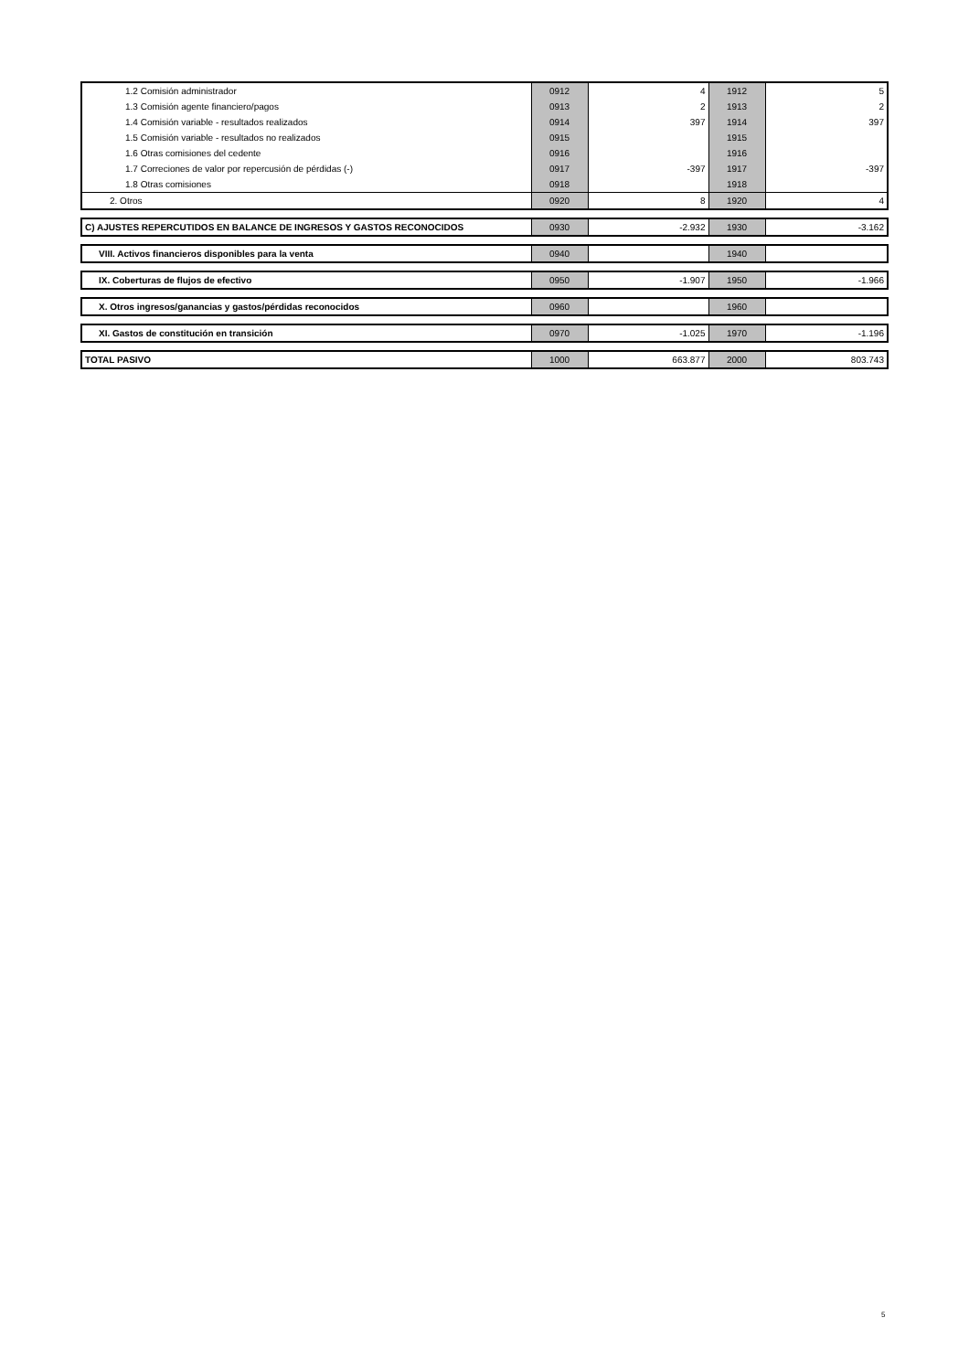| 1.2 Comisión administrador | 0912 | 4 | 1912 | 5 |
| 1.3 Comisión agente financiero/pagos | 0913 | 2 | 1913 | 2 |
| 1.4 Comisión variable - resultados realizados | 0914 | 397 | 1914 | 397 |
| 1.5 Comisión variable - resultados no realizados | 0915 | | 1915 | |
| 1.6 Otras comisiones del cedente | 0916 | | 1916 | |
| 1.7 Correciones de valor por repercusión de pérdidas (-) | 0917 | -397 | 1917 | -397 |
| 1.8 Otras comisiones | 0918 | | 1918 | |
| 2. Otros | 0920 | 8 | 1920 | 4 |
| C) AJUSTES REPERCUTIDOS EN BALANCE DE INGRESOS Y GASTOS RECONOCIDOS | 0930 | -2.932 | 1930 | -3.162 |
| VIII. Activos financieros disponibles para la venta | 0940 | | 1940 | |
| IX. Coberturas de flujos de efectivo | 0950 | -1.907 | 1950 | -1.966 |
| X. Otros ingresos/ganancias y gastos/pérdidas reconocidos | 0960 | | 1960 | |
| XI. Gastos de constitución en transición | 0970 | -1.025 | 1970 | -1.196 |
| TOTAL PASIVO | 1000 | 663.877 | 2000 | 803.743 |
5